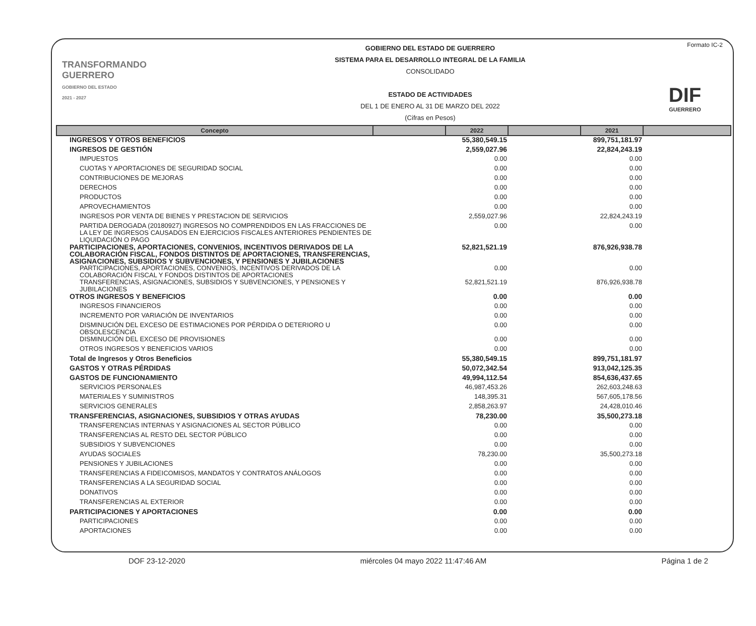TRANSFORMANDO
GUERRERO
GOBIERNO DEL ESTADO
2021 - 2027
GOBIERNO DEL ESTADO DE GUERRERO
SISTEMA PARA EL DESARROLLO INTEGRAL DE LA FAMILIA
CONSOLIDADO
ESTADO DE ACTIVIDADES
DEL 1 DE ENERO AL 31 DE MARZO DEL 2022
(Cifras en Pesos)
Formato IC-2
DIF
GUERRERO
| Concepto | | 2022 | | 2021 | |
| --- | --- | --- | --- | --- | --- |
| INGRESOS Y OTROS BENEFICIOS | | 55,380,549.15 | | 899,751,181.97 | |
| INGRESOS DE GESTIÓN | | 2,559,027.96 | | 22,824,243.19 | |
| IMPUESTOS | | 0.00 | | 0.00 | |
| CUOTAS Y APORTACIONES DE SEGURIDAD SOCIAL | | 0.00 | | 0.00 | |
| CONTRIBUCIONES DE MEJORAS | | 0.00 | | 0.00 | |
| DERECHOS | | 0.00 | | 0.00 | |
| PRODUCTOS | | 0.00 | | 0.00 | |
| APROVECHAMIENTOS | | 0.00 | | 0.00 | |
| INGRESOS POR VENTA DE BIENES Y PRESTACION DE SERVICIOS | | 2,559,027.96 | | 22,824,243.19 | |
| PARTIDA DEROGADA (20180927) INGRESOS NO COMPRENDIDOS EN LAS FRACCIONES DE LA LEY DE INGRESOS CAUSADOS EN EJERCICIOS FISCALES ANTERIORES PENDIENTES DE LIQUIDACIÓN O PAGO | | 0.00 | | 0.00 | |
| PARTICIPACIONES, APORTACIONES, CONVENIOS, INCENTIVOS DERIVADOS DE LA COLABORACIÓN FISCAL, FONDOS DISTINTOS DE APORTACIONES, TRANSFERENCIAS, ASIGNACIONES, SUBSIDIOS Y SUBVENCIONES, Y PENSIONES Y JUBILACIONES | | 52,821,521.19 | | 876,926,938.78 | |
| PARTICIPACIONES, APORTACIONES, CONVENIOS, INCENTIVOS DERIVADOS DE LA COLABORACIÓN FISCAL Y FONDOS DISTINTOS DE APORTACIONES | | 0.00 | | 0.00 | |
| TRANSFERENCIAS, ASIGNACIONES, SUBSIDIOS Y SUBVENCIONES, Y PENSIONES Y JUBILACIONES | | 52,821,521.19 | | 876,926,938.78 | |
| OTROS INGRESOS Y BENEFICIOS | | 0.00 | | 0.00 | |
| INGRESOS FINANCIEROS | | 0.00 | | 0.00 | |
| INCREMENTO POR VARIACIÓN DE INVENTARIOS | | 0.00 | | 0.00 | |
| DISMINUCIÓN DEL EXCESO DE ESTIMACIONES POR PÉRDIDA O DETERIORO U OBSOLESCENCIA | | 0.00 | | 0.00 | |
| DISMINUCIÓN DEL EXCESO DE PROVISIONES | | 0.00 | | 0.00 | |
| OTROS INGRESOS Y BENEFICIOS VARIOS | | 0.00 | | 0.00 | |
| Total de Ingresos y Otros Beneficios | | 55,380,549.15 | | 899,751,181.97 | |
| GASTOS Y OTRAS PÉRDIDAS | | 50,072,342.54 | | 913,042,125.35 | |
| GASTOS DE FUNCIONAMIENTO | | 49,994,112.54 | | 854,636,437.65 | |
| SERVICIOS PERSONALES | | 46,987,453.26 | | 262,603,248.63 | |
| MATERIALES Y SUMINISTROS | | 148,395.31 | | 567,605,178.56 | |
| SERVICIOS GENERALES | | 2,858,263.97 | | 24,428,010.46 | |
| TRANSFERENCIAS, ASIGNACIONES, SUBSIDIOS Y OTRAS AYUDAS | | 78,230.00 | | 35,500,273.18 | |
| TRANSFERENCIAS INTERNAS Y ASIGNACIONES AL SECTOR PÚBLICO | | 0.00 | | 0.00 | |
| TRANSFERENCIAS AL RESTO DEL SECTOR PÚBLICO | | 0.00 | | 0.00 | |
| SUBSIDIOS Y SUBVENCIONES | | 0.00 | | 0.00 | |
| AYUDAS SOCIALES | | 78,230.00 | | 35,500,273.18 | |
| PENSIONES Y JUBILACIONES | | 0.00 | | 0.00 | |
| TRANSFERENCIAS A FIDEICOMISOS, MANDATOS Y CONTRATOS ANÁLOGOS | | 0.00 | | 0.00 | |
| TRANSFERENCIAS A LA SEGURIDAD SOCIAL | | 0.00 | | 0.00 | |
| DONATIVOS | | 0.00 | | 0.00 | |
| TRANSFERENCIAS AL EXTERIOR | | 0.00 | | 0.00 | |
| PARTICIPACIONES Y APORTACIONES | | 0.00 | | 0.00 | |
| PARTICIPACIONES | | 0.00 | | 0.00 | |
| APORTACIONES | | 0.00 | | 0.00 | |
DOF 23-12-2020 miércoles 04 mayo 2022 11:47:46 AM Página 1 de 2